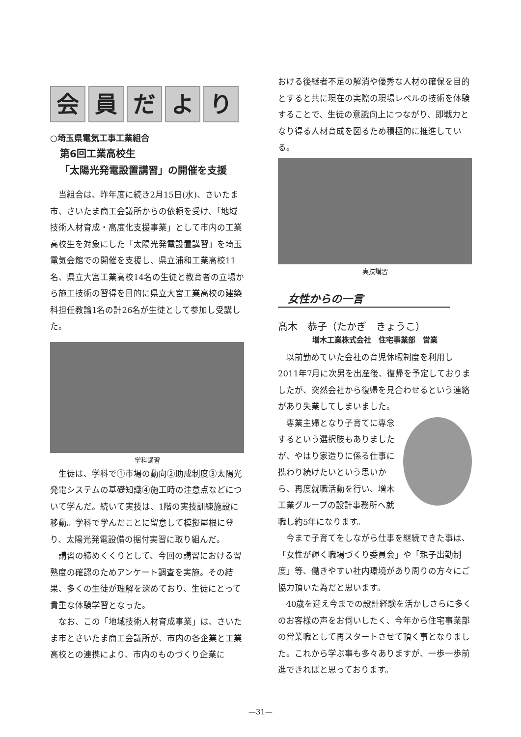会員だより
○埼玉県電気工事工業組合
第6回工業高校生
「太陽光発電設置講習」の開催を支援
当組合は、昨年度に続き2月15日(水)、さいたま市、さいたま商工会議所からの依頼を受け、「地域技術人材育成・高度化支援事業」として市内の工業高校生を対象にした「太陽光発電設置講習」を埼玉電気会館での開催を支援し、県立浦和工業高校11名、県立大宮工業高校14名の生徒と教育者の立場から施工技術の習得を目的に県立大宮工業高校の建築科担任教論1名の計26名が生徒として参加し受講した。
学科講習
生徒は、学科で①市場の動向②助成制度③太陽光発電システムの基礎知識④施工時の注意点などについて学んだ。続いて実技は、1階の実技訓練施設に移動。学科で学んだことに留意して模擬屋根に登り、太陽光発電設備の据付実習に取り組んだ。
講習の締めくくりとして、今回の講習における習熟度の確認のためアンケート調査を実施。その結果、多くの生徒が理解を深めており、生徒にとって貴重な体験学習となった。
なお、この「地域技術人材育成事業」は、さいたま市とさいたま商工会議所が、市内の各企業と工業高校との連携により、市内のものづくり企業に
おける後継者不足の解消や優秀な人材の確保を目的とすると共に現在の実際の現場レベルの技術を体験することで、生徒の意識向上につながり、即戦力となり得る人材育成を図るため積極的に推進している。
実技講習
女性からの一言
髙木　恭子（たかぎ　きょうこ）
増木工業株式会社　住宅事業部　営業
以前勤めていた会社の育児休暇制度を利用し2011年7月に次男を出産後、復帰を予定しておりましたが、突然会社から復帰を見合わせるという連絡があり失業してしまいました。
専業主婦となり子育てに専念するという選択肢もありましたが、やはり家造りに係る仕事に携わり続けたいという思いから、再度就職活動を行い、増木工業グループの設計事務所へ就職し約5年になります。
今まで子育てをしながら仕事を継続できた事は、「女性が輝く職場づくり委員会」や「親子出勤制度」等、働きやすい社内環境があり周りの方々にご協力頂いた為だと思います。
40歳を迎え今までの設計経験を活かしさらに多くのお客様の声をお伺いしたく、今年から住宅事業部の営業職として再スタートさせて頂く事となりました。これから学ぶ事も多々ありますが、一歩一歩前進できればと思っております。
—31—